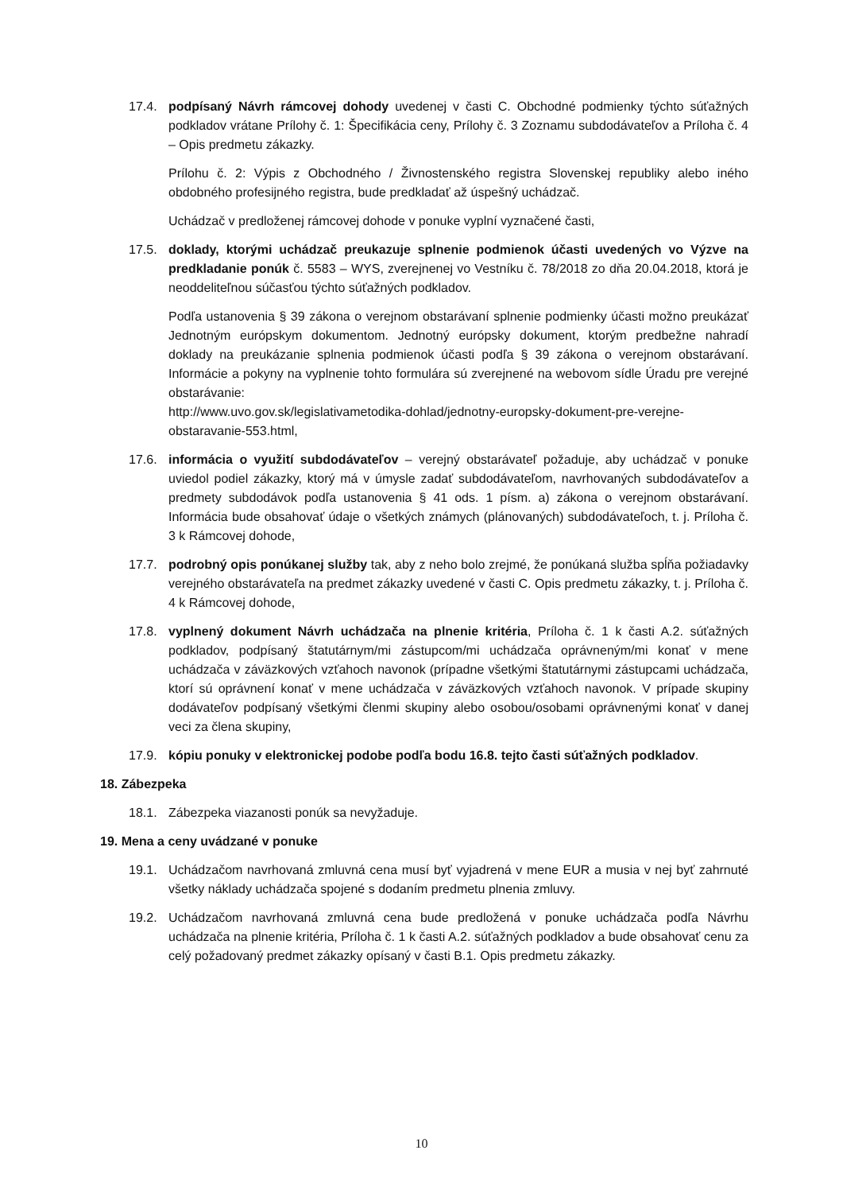17.4. podpísaný Návrh rámcovej dohody uvedenej v časti C. Obchodné podmienky týchto súťažných podkladov vrátane Prílohy č. 1: Špecifikácia ceny, Prílohy č. 3 Zoznamu subdodávateľov a Príloha č. 4 – Opis predmetu zákazky.
Prílohu č. 2: Výpis z Obchodného / Živnostenského registra Slovenskej republiky alebo iného obdobného profesijného registra, bude predkladať až úspešný uchádzač.
Uchádzač v predloženej rámcovej dohode v ponuke vyplní vyznačené časti,
17.5. doklady, ktorými uchádzač preukazuje splnenie podmienok účasti uvedených vo Výzve na predkladanie ponúk č. 5583 – WYS, zverejnenej vo Vestníku č. 78/2018 zo dňa 20.04.2018, ktorá je neoddeliteľnou súčasťou týchto súťažných podkladov.
Podľa ustanovenia § 39 zákona o verejnom obstarávaní splnenie podmienky účasti možno preukázať Jednotným európskym dokumentom. Jednotný európsky dokument, ktorým predbežne nahradí doklady na preukázanie splnenia podmienok účasti podľa § 39 zákona o verejnom obstarávaní. Informácie a pokyny na vyplnenie tohto formulára sú zverejnené na webovom sídle Úradu pre verejné obstarávanie:
http://www.uvo.gov.sk/legislativametodika-dohlad/jednotny-europsky-dokument-pre-verejne-obstaravanie-553.html,
17.6. informácia o využití subdodávateľov – verejný obstarávateľ požaduje, aby uchádzač v ponuke uviedol podiel zákazky, ktorý má v úmysle zadať subdodávateľom, navrhovaných subdodávateľov a predmety subdodávok podľa ustanovenia § 41 ods. 1 písm. a) zákona o verejnom obstarávaní. Informácia bude obsahovať údaje o všetkých známych (plánovaných) subdodávateľoch, t. j. Príloha č. 3 k Rámcovej dohode,
17.7. podrobný opis ponúkanej služby tak, aby z neho bolo zrejmé, že ponúkaná služba spĺňa požiadavky verejného obstarávateľa na predmet zákazky uvedené v časti C. Opis predmetu zákazky, t. j. Príloha č. 4 k Rámcovej dohode,
17.8. vyplnený dokument Návrh uchádzača na plnenie kritéria, Príloha č. 1 k časti A.2. súťažných podkladov, podpísaný štatutárnym/mi zástupcom/mi uchádzača oprávneným/mi konať v mene uchádzača v záväzkových vzťahoch navonok (prípadne všetkými štatutárnymi zástupcami uchádzača, ktorí sú oprávnení konať v mene uchádzača v záväzkových vzťahoch navonok. V prípade skupiny dodávateľov podpísaný všetkými členmi skupiny alebo osobou/osobami oprávnenými konať v danej veci za člena skupiny,
17.9. kópiu ponuky v elektronickej podobe podľa bodu 16.8. tejto časti súťažných podkladov.
18. Zábezpeka
18.1. Zábezpeka viazanosti ponúk sa nevyžaduje.
19. Mena a ceny uvádzané v ponuke
19.1. Uchádzačom navrhovaná zmluvná cena musí byť vyjadrená v mene EUR a musia v nej byť zahrnuté všetky náklady uchádzača spojené s dodaním predmetu plnenia zmluvy.
19.2. Uchádzačom navrhovaná zmluvná cena bude predložená v ponuke uchádzača podľa Návrhu uchádzača na plnenie kritéria, Príloha č. 1 k časti A.2. súťažných podkladov a bude obsahovať cenu za celý požadovaný predmet zákazky opísaný v časti B.1. Opis predmetu zákazky.
10